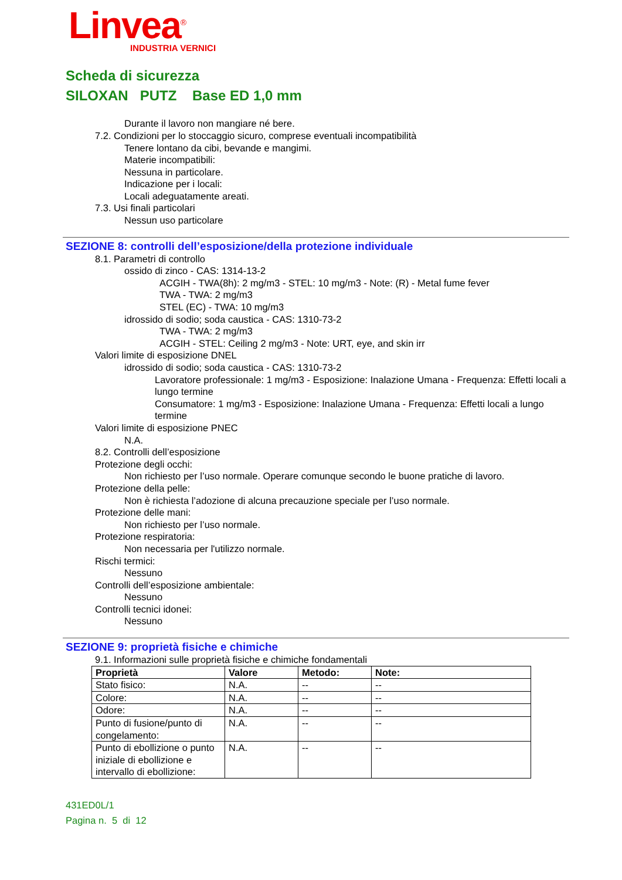Linvea<sup>®</sup>
INDUSTRIA VERNICI
Scheda di sicurezza
SILOXAN PUTZ Base ED 1,0 mm
Durante il lavoro non mangiare né bere.
7.2. Condizioni per lo stoccaggio sicuro, comprese eventuali incompatibilità
Tenere lontano da cibi, bevande e mangimi.
Materie incompatibili:
Nessuna in particolare.
Indicazione per i locali:
Locali adeguatamente areati.
7.3. Usi finali particolari
Nessun uso particolare
SEZIONE 8: controlli dell’esposizione/della protezione individuale
8.1. Parametri di controllo
ossido di zinco - CAS: 1314-13-2
ACGIH - TWA(8h): 2 mg/m3 - STEL: 10 mg/m3 - Note: (R) - Metal fume fever
TWA - TWA: 2 mg/m3
STEL (EC) - TWA: 10 mg/m3
idrossido di sodio; soda caustica - CAS: 1310-73-2
TWA - TWA: 2 mg/m3
ACGIH - STEL: Ceiling 2 mg/m3 - Note: URT, eye, and skin irr
Valori limite di esposizione DNEL
idrossido di sodio; soda caustica - CAS: 1310-73-2
Lavoratore professionale: 1 mg/m3 - Esposizione: Inalazione Umana - Frequenza: Effetti locali a lungo termine
Consumatore: 1 mg/m3 - Esposizione: Inalazione Umana - Frequenza: Effetti locali a lungo termine
Valori limite di esposizione PNEC
N.A.
8.2. Controlli dell’esposizione
Protezione degli occhi:
Non richiesto per l’uso normale. Operare comunque secondo le buone pratiche di lavoro.
Protezione della pelle:
Non è richiesta l’adozione di alcuna precauzione speciale per l’uso normale.
Protezione delle mani:
Non richiesto per l’uso normale.
Protezione respiratoria:
Non necessaria per l'utilizzo normale.
Rischi termici:
Nessuno
Controlli dell’esposizione ambientale:
Nessuno
Controlli tecnici idonei:
Nessuno
SEZIONE 9: proprietà fisiche e chimiche
9.1. Informazioni sulle proprietà fisiche e chimiche fondamentali
| Proprietà | Valore | Metodo: | Note: |
| --- | --- | --- | --- |
| Stato fisico: | N.A. | -- | -- |
| Colore: | N.A. | -- | -- |
| Odore: | N.A. | -- | -- |
| Punto di fusione/punto di congelamento: | N.A. | -- | -- |
| Punto di ebollizione o punto iniziale di ebollizione e intervallo di ebollizione: | N.A. | -- | -- |
431ED0L/1
Pagina n. 5 di 12